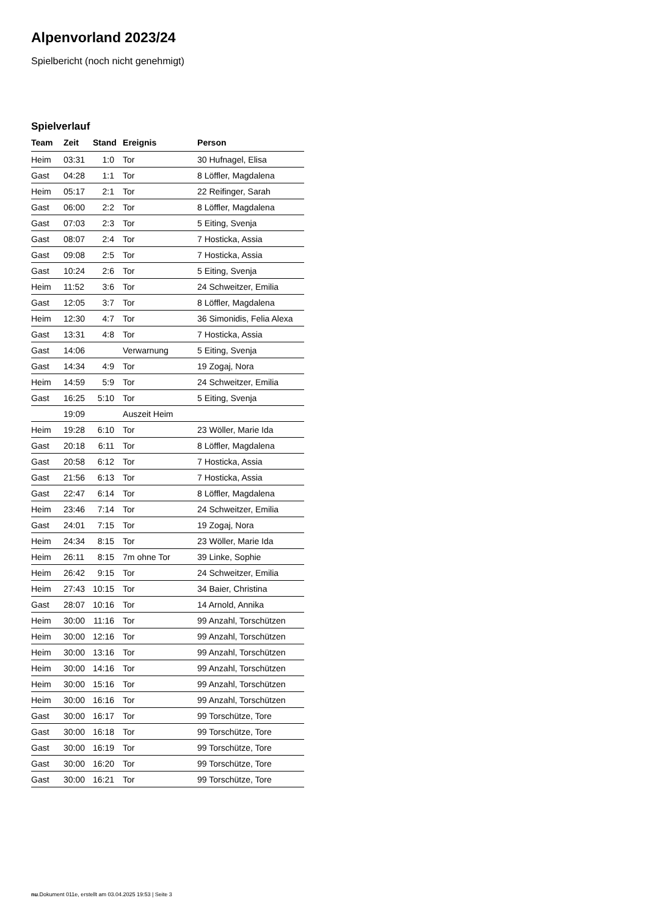Alpenvorland 2023/24
Spielbericht (noch nicht genehmigt)
Spielverlauf
| Team | Zeit | Stand | Ereignis | Person |
| --- | --- | --- | --- | --- |
| Heim | 03:31 | 1:0 | Tor | 30 Hufnagel, Elisa |
| Gast | 04:28 | 1:1 | Tor | 8 Löffler, Magdalena |
| Heim | 05:17 | 2:1 | Tor | 22 Reifinger, Sarah |
| Gast | 06:00 | 2:2 | Tor | 8 Löffler, Magdalena |
| Gast | 07:03 | 2:3 | Tor | 5 Eiting, Svenja |
| Gast | 08:07 | 2:4 | Tor | 7 Hosticka, Assia |
| Gast | 09:08 | 2:5 | Tor | 7 Hosticka, Assia |
| Gast | 10:24 | 2:6 | Tor | 5 Eiting, Svenja |
| Heim | 11:52 | 3:6 | Tor | 24 Schweitzer, Emilia |
| Gast | 12:05 | 3:7 | Tor | 8 Löffler, Magdalena |
| Heim | 12:30 | 4:7 | Tor | 36 Simonidis, Felia Alexa |
| Gast | 13:31 | 4:8 | Tor | 7 Hosticka, Assia |
| Gast | 14:06 | | Verwarnung | 5 Eiting, Svenja |
| Gast | 14:34 | 4:9 | Tor | 19 Zogaj, Nora |
| Heim | 14:59 | 5:9 | Tor | 24 Schweitzer, Emilia |
| Gast | 16:25 | 5:10 | Tor | 5 Eiting, Svenja |
| | 19:09 | | Auszeit Heim | |
| Heim | 19:28 | 6:10 | Tor | 23 Wöller, Marie Ida |
| Gast | 20:18 | 6:11 | Tor | 8 Löffler, Magdalena |
| Gast | 20:58 | 6:12 | Tor | 7 Hosticka, Assia |
| Gast | 21:56 | 6:13 | Tor | 7 Hosticka, Assia |
| Gast | 22:47 | 6:14 | Tor | 8 Löffler, Magdalena |
| Heim | 23:46 | 7:14 | Tor | 24 Schweitzer, Emilia |
| Gast | 24:01 | 7:15 | Tor | 19 Zogaj, Nora |
| Heim | 24:34 | 8:15 | Tor | 23 Wöller, Marie Ida |
| Heim | 26:11 | 8:15 | 7m ohne Tor | 39 Linke, Sophie |
| Heim | 26:42 | 9:15 | Tor | 24 Schweitzer, Emilia |
| Heim | 27:43 | 10:15 | Tor | 34 Baier, Christina |
| Gast | 28:07 | 10:16 | Tor | 14 Arnold, Annika |
| Heim | 30:00 | 11:16 | Tor | 99 Anzahl, Torschützen |
| Heim | 30:00 | 12:16 | Tor | 99 Anzahl, Torschützen |
| Heim | 30:00 | 13:16 | Tor | 99 Anzahl, Torschützen |
| Heim | 30:00 | 14:16 | Tor | 99 Anzahl, Torschützen |
| Heim | 30:00 | 15:16 | Tor | 99 Anzahl, Torschützen |
| Heim | 30:00 | 16:16 | Tor | 99 Anzahl, Torschützen |
| Gast | 30:00 | 16:17 | Tor | 99 Torschütze, Tore |
| Gast | 30:00 | 16:18 | Tor | 99 Torschütze, Tore |
| Gast | 30:00 | 16:19 | Tor | 99 Torschütze, Tore |
| Gast | 30:00 | 16:20 | Tor | 99 Torschütze, Tore |
| Gast | 30:00 | 16:21 | Tor | 99 Torschütze, Tore |
nu.Dokument 011e, erstellt am 03.04.2025 19:53 | Seite 3